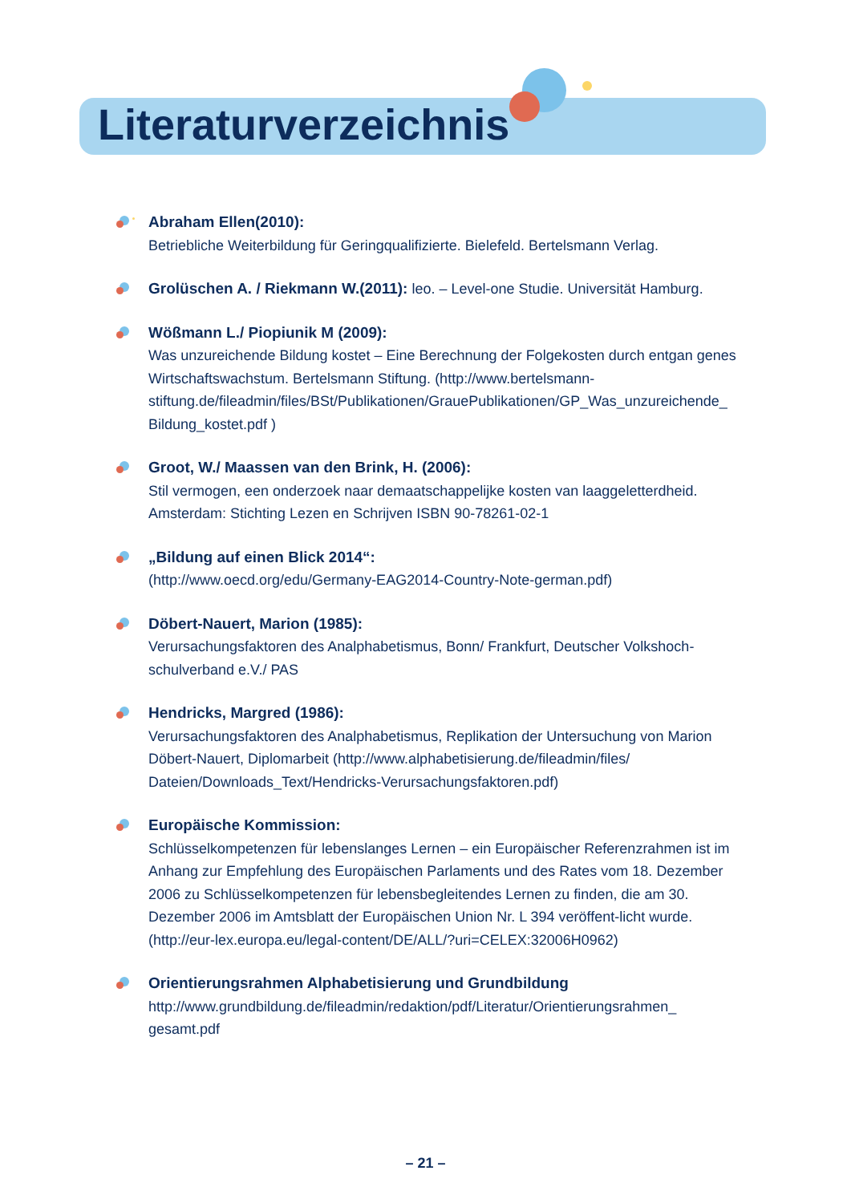Literaturverzeichnis
Abraham Ellen(2010):
Betriebliche Weiterbildung für Geringqualifizierte. Bielefeld. Bertelsmann Verlag.
Grolüschen A. / Riekmann W.(2011): leo. – Level-one Studie. Universität Hamburg.
Wößmann L./ Piopiunik M (2009):
Was unzureichende Bildung kostet – Eine Berechnung der Folgekosten durch entgan genes Wirtschaftswachstum. Bertelsmann Stiftung. (http://www.bertelsmann-stiftung.de/fileadmin/files/BSt/Publikationen/GrauePublikationen/GP_Was_unzureichende_ Bildung_kostet.pdf )
Groot, W./ Maassen van den Brink, H. (2006):
Stil vermogen, een onderzoek naar demaatschappelijke kosten van laaggeletterdheid. Amsterdam: Stichting Lezen en Schrijven ISBN 90-78261-02-1
„Bildung auf einen Blick 2014“:
(http://www.oecd.org/edu/Germany-EAG2014-Country-Note-german.pdf)
Döbert-Nauert, Marion (1985):
Verursachungsfaktoren des Analphabetismus, Bonn/ Frankfurt, Deutscher Volkshoch-schulverband e.V./ PAS
Hendricks, Margred (1986):
Verursachungsfaktoren des Analphabetismus, Replikation der Untersuchung von Marion Döbert-Nauert, Diplomarbeit (http://www.alphabetisierung.de/fileadmin/files/ Dateien/Downloads_Text/Hendricks-Verursachungsfaktoren.pdf)
Europäische Kommission:
Schlüsselkompetenzen für lebenslanges Lernen – ein Europäischer Referenzrahmen ist im Anhang zur Empfehlung des Europäischen Parlaments und des Rates vom 18. Dezember 2006 zu Schlüsselkompetenzen für lebensbegleitendes Lernen zu finden, die am 30. Dezember 2006 im Amtsblatt der Europäischen Union Nr. L 394 veröffent-licht wurde. (http://eur-lex.europa.eu/legal-content/DE/ALL/?uri=CELEX:32006H0962)
Orientierungsrahmen Alphabetisierung und Grundbildung
http://www.grundbildung.de/fileadmin/redaktion/pdf/Literatur/Orientierungsrahmen_ gesamt.pdf
– 21 –